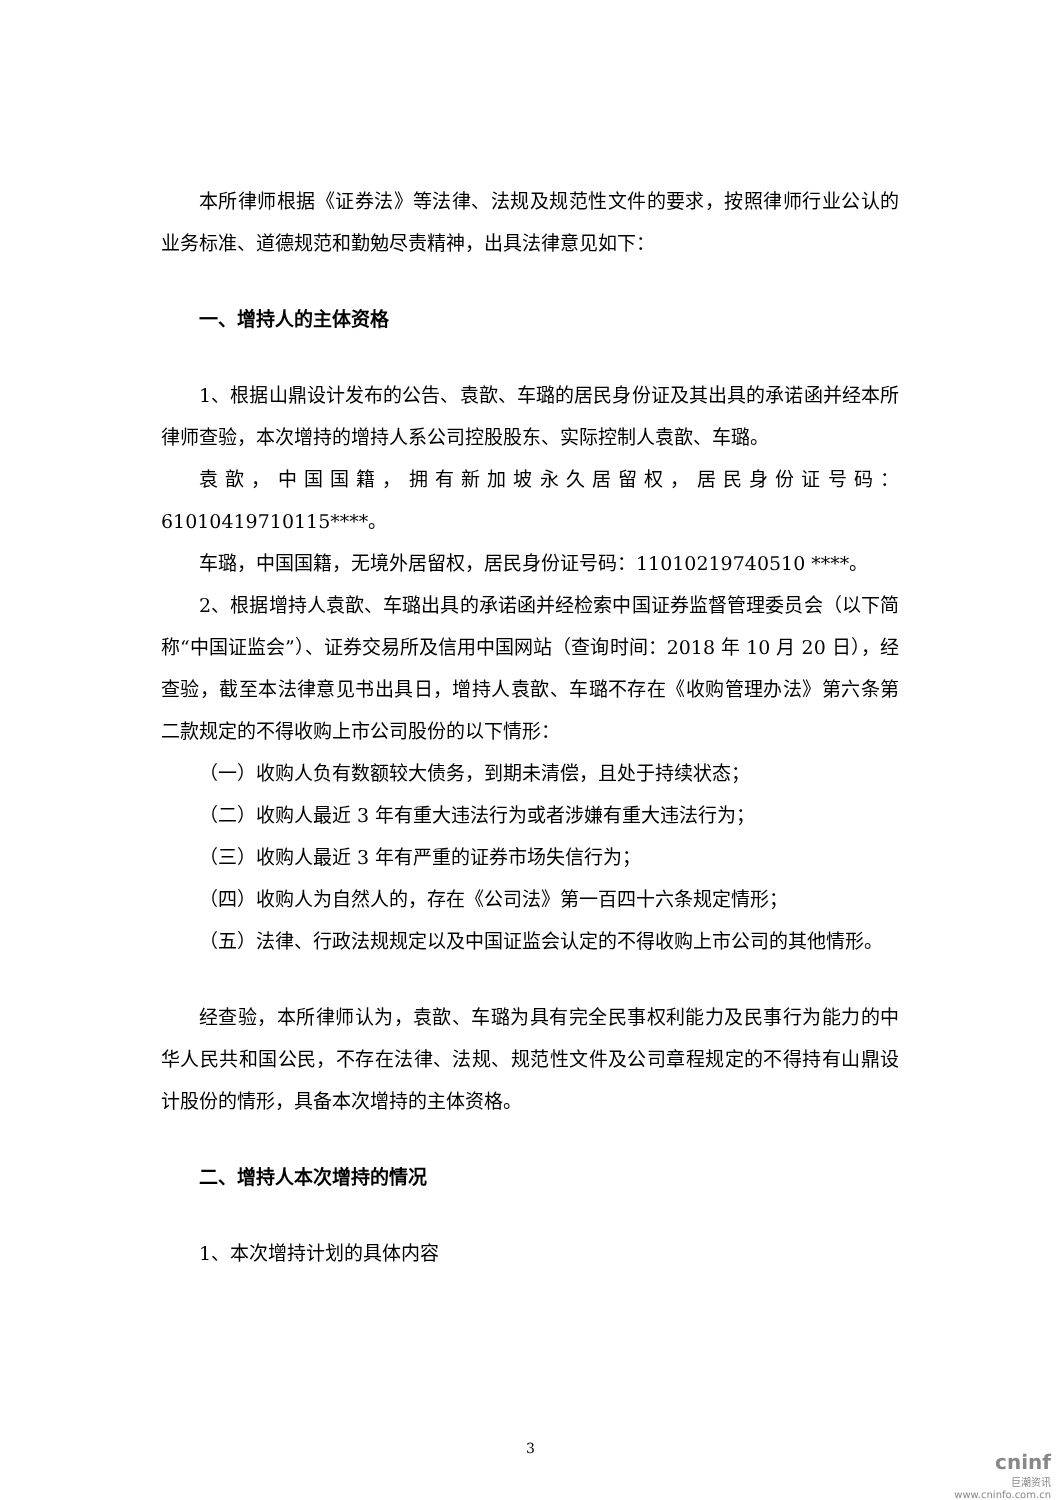本所律师根据《证券法》等法律、法规及规范性文件的要求，按照律师行业公认的业务标准、道德规范和勤勉尽责精神，出具法律意见如下：
一、增持人的主体资格
1、根据山鼎设计发布的公告、袁歆、车璐的居民身份证及其出具的承诺函并经本所律师查验，本次增持的增持人系公司控股股东、实际控制人袁歆、车璐。
袁歆，中国国籍，拥有新加坡永久居留权，居民身份证号码：61010419710115****。
车璐，中国国籍，无境外居留权，居民身份证号码：11010219740510 ****。
2、根据增持人袁歆、车璐出具的承诺函并经检索中国证券监督管理委员会（以下简称“中国证监会”）、证券交易所及信用中国网站（查询时间：2018 年 10 月 20 日），经查验，截至本法律意见书出具日，增持人袁歆、车璐不存在《收购管理办法》第六条第二款规定的不得收购上市公司股份的以下情形：
（一）收购人负有数额较大债务，到期未清偿，且处于持续状态；
（二）收购人最近 3 年有重大违法行为或者涉嫌有重大违法行为；
（三）收购人最近 3 年有严重的证券市场失信行为；
（四）收购人为自然人的，存在《公司法》第一百四十六条规定情形；
（五）法律、行政法规规定以及中国证监会认定的不得收购上市公司的其他情形。
经查验，本所律师认为，袁歆、车璐为具有完全民事权利能力及民事行为能力的中华人民共和国公民，不存在法律、法规、规范性文件及公司章程规定的不得持有山鼎设计股份的情形，具备本次增持的主体资格。
二、增持人本次增持的情况
1、本次增持计划的具体内容
3
cninf
巨潮资讯
www.cninfo.com.cn